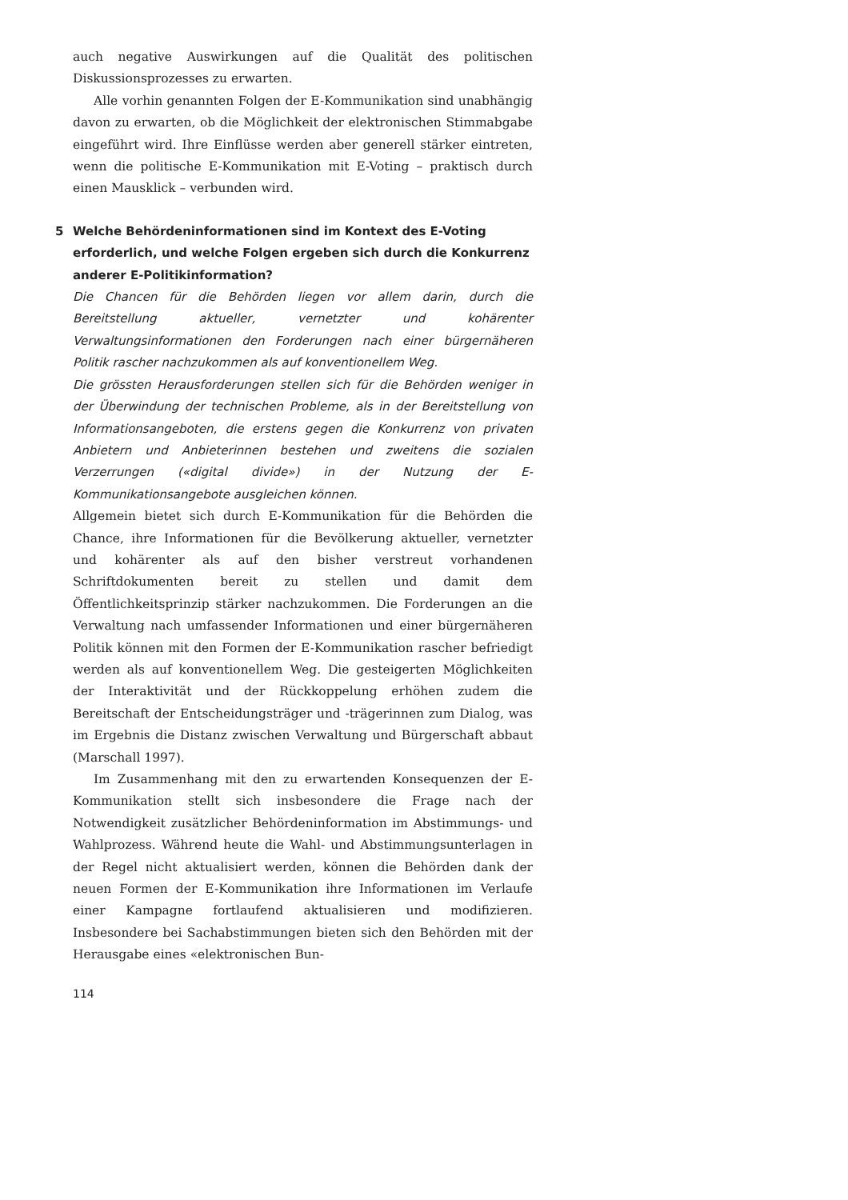auch negative Auswirkungen auf die Qualität des politischen Diskussionsprozesses zu erwarten.
Alle vorhin genannten Folgen der E-Kommunikation sind unabhängig davon zu erwarten, ob die Möglichkeit der elektronischen Stimmabgabe eingeführt wird. Ihre Einflüsse werden aber generell stärker eintreten, wenn die politische E-Kommunikation mit E-Voting – praktisch durch einen Mausklick – verbunden wird.
5 Welche Behördeninformationen sind im Kontext des E-Voting erforderlich, und welche Folgen ergeben sich durch die Konkurrenz anderer E-Politikinformation?
Die Chancen für die Behörden liegen vor allem darin, durch die Bereitstellung aktueller, vernetzter und kohärenter Verwaltungsinformationen den Forderungen nach einer bürgernäheren Politik rascher nachzukommen als auf konventionellem Weg.
Die grössten Herausforderungen stellen sich für die Behörden weniger in der Überwindung der technischen Probleme, als in der Bereitstellung von Informationsangeboten, die erstens gegen die Konkurrenz von privaten Anbietern und Anbieterinnen bestehen und zweitens die sozialen Verzerrungen («digital divide») in der Nutzung der E-Kommunikationsangebote ausgleichen können.
Allgemein bietet sich durch E-Kommunikation für die Behörden die Chance, ihre Informationen für die Bevölkerung aktueller, vernetzter und kohärenter als auf den bisher verstreut vorhandenen Schriftdokumenten bereit zu stellen und damit dem Öffentlichkeitsprinzip stärker nachzukommen. Die Forderungen an die Verwaltung nach umfassender Informationen und einer bürgernäheren Politik können mit den Formen der E-Kommunikation rascher befriedigt werden als auf konventionellem Weg. Die gesteigerten Möglichkeiten der Interaktivität und der Rückkoppelung erhöhen zudem die Bereitschaft der Entscheidungsträger und -trägerinnen zum Dialog, was im Ergebnis die Distanz zwischen Verwaltung und Bürgerschaft abbaut (Marschall 1997).
Im Zusammenhang mit den zu erwartenden Konsequenzen der E-Kommunikation stellt sich insbesondere die Frage nach der Notwendigkeit zusätzlicher Behördeninformation im Abstimmungs- und Wahlprozess. Während heute die Wahl- und Abstimmungsunterlagen in der Regel nicht aktualisiert werden, können die Behörden dank der neuen Formen der E-Kommunikation ihre Informationen im Verlaufe einer Kampagne fortlaufend aktualisieren und modifizieren. Insbesondere bei Sachabstimmungen bieten sich den Behörden mit der Herausgabe eines «elektronischen Bun-
114